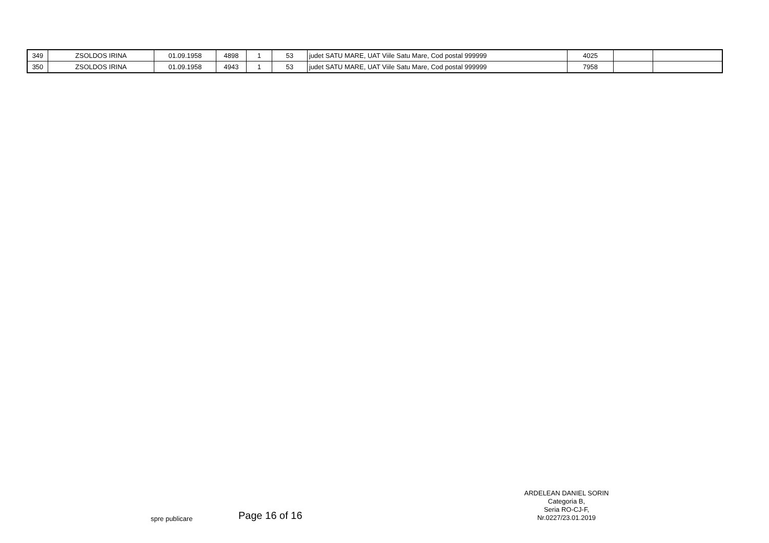| 349 | ZSOLDOS IRINA | 01.09.1958 | 4898 | 1 | 53 | judet SATU MARE, UAT Viile Satu Mare, Cod postal 999999 | 4025 | | |
| 350 | ZSOLDOS IRINA | 01.09.1958 | 4943 | 1 | 53 | judet SATU MARE, UAT Viile Satu Mare, Cod postal 999999 | 7958 | | |
spre publicare Page 16 of 16
ARDELEAN DANIEL SORIN
Categoria B,
Seria RO-CJ-F,
Nr.0227/23.01.2019